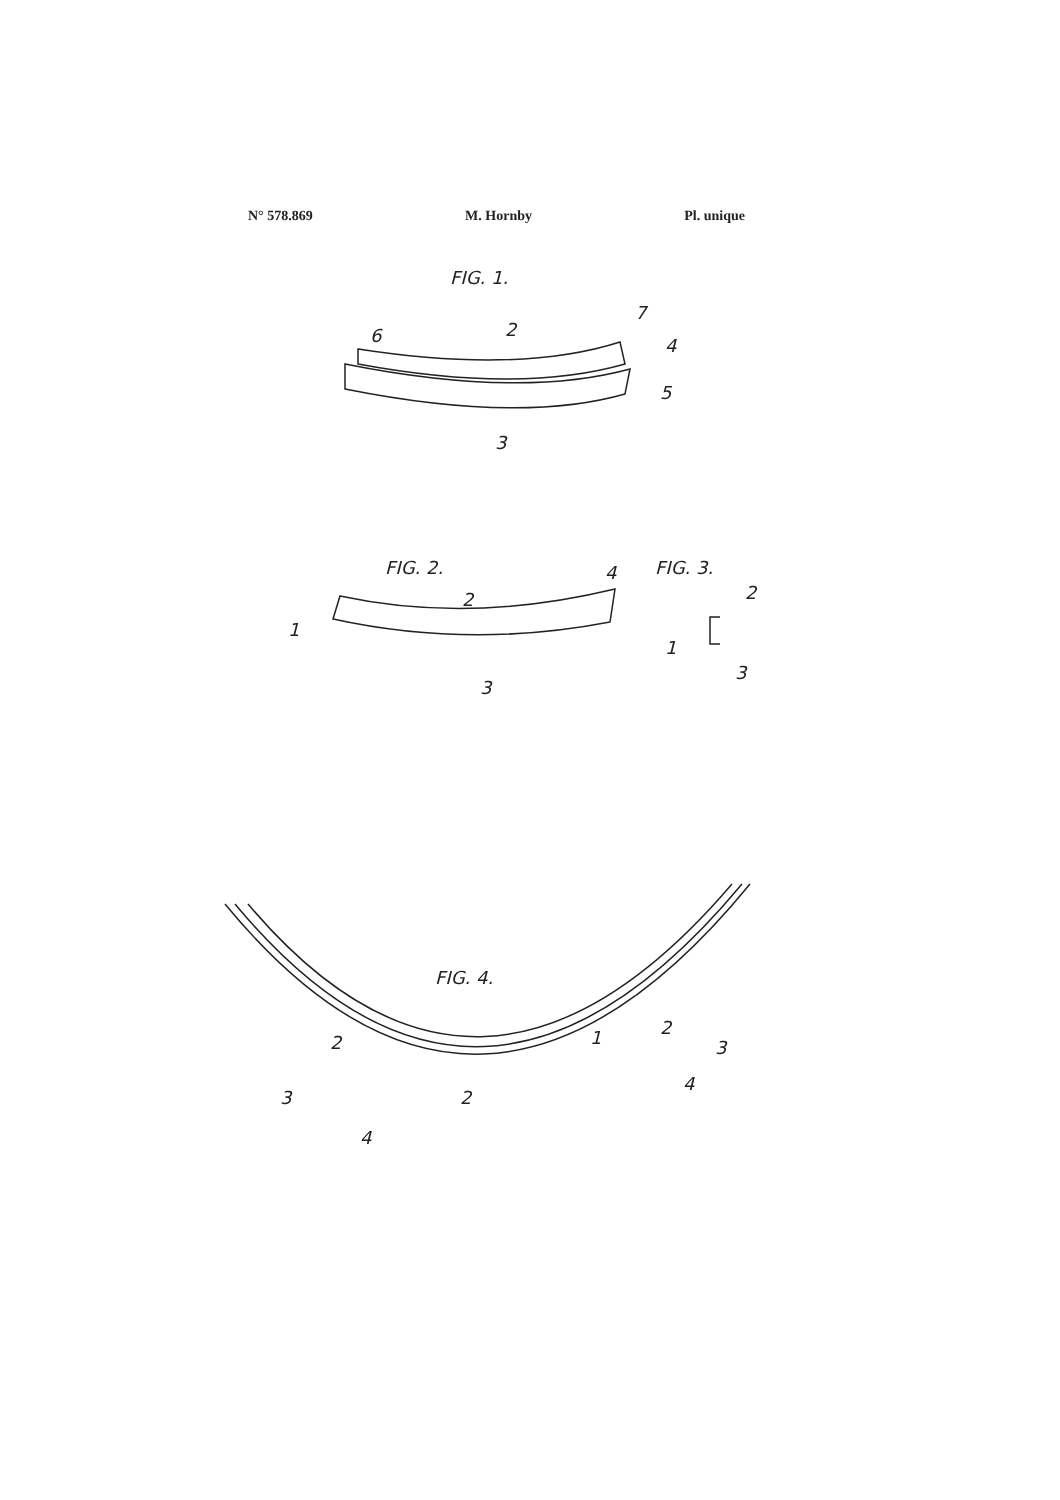N° 578.869 M. Hornby Pl. unique
FIG. 1.
6
2
7
4
5
3
FIG. 2.
FIG. 3.
1
2
4
3
2
1
3
FIG. 4.
2
3
4
2
1
2
3
4